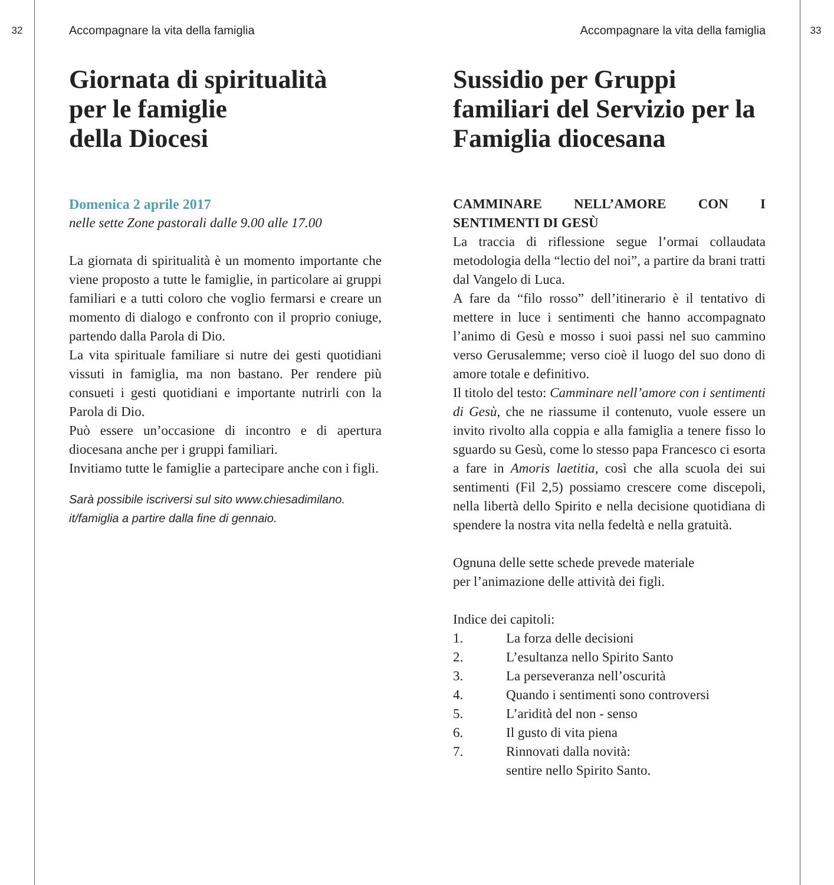32
Accompagnare la vita della famiglia
Giornata di spiritualità
per le famiglie
della Diocesi
Domenica 2 aprile 2017
nelle sette Zone pastorali dalle 9.00 alle 17.00
La giornata di spiritualità è un momento importante che viene proposto a tutte le famiglie, in particolare ai gruppi familiari e a tutti coloro che voglio fermarsi e creare un momento di dialogo e confronto con il proprio coniuge, partendo dalla Parola di Dio.
La vita spirituale familiare si nutre dei gesti quotidiani vissuti in famiglia, ma non bastano. Per rendere più consueti i gesti quotidiani e importante nutrirli con la Parola di Dio.
Può essere un’occasione di incontro e di apertura diocesana anche per i gruppi familiari.
Invitiamo tutte le famiglie a partecipare anche con i figli.
Sarà possibile iscriversi sul sito www.chiesadimilano.
it/famiglia a partire dalla fine di gennaio.
Accompagnare la vita della famiglia
Sussidio per Gruppi familiari del Servizio per la Famiglia diocesana
CAMMINARE NELL’AMORE CON I SENTIMENTI DI GESÙ
La traccia di riflessione segue l’ormai collaudata metodologia della “lectio del noi”, a partire da brani tratti dal Vangelo di Luca.
A fare da “filo rosso” dell’itinerario è il tentativo di mettere in luce i sentimenti che hanno accompagnato l’animo di Gesù e mosso i suoi passi nel suo cammino verso Gerusalemme; verso cioè il luogo del suo dono di amore totale e definitivo.
Il titolo del testo: Camminare nell’amore con i sentimenti di Gesù, che ne riassume il contenuto, vuole essere un invito rivolto alla coppia e alla famiglia a tenere fisso lo sguardo su Gesù, come lo stesso papa Francesco ci esorta a fare in Amoris laetitia, così che alla scuola dei sui sentimenti (Fil 2,5) possiamo crescere come discepoli, nella libertà dello Spirito e nella decisione quotidiana di spendere la nostra vita nella fedeltà e nella gratuità.
Ognuna delle sette schede prevede materiale
per l’animazione delle attività dei figli.
Indice dei capitoli:
1. La forza delle decisioni
2. L’esultanza nello Spirito Santo
3. La perseveranza nell’oscurità
4. Quando i sentimenti sono controversi
5. L’aridità del non - senso
6. Il gusto di vita piena
7. Rinnovati dalla novità:
sentire nello Spirito Santo.
33